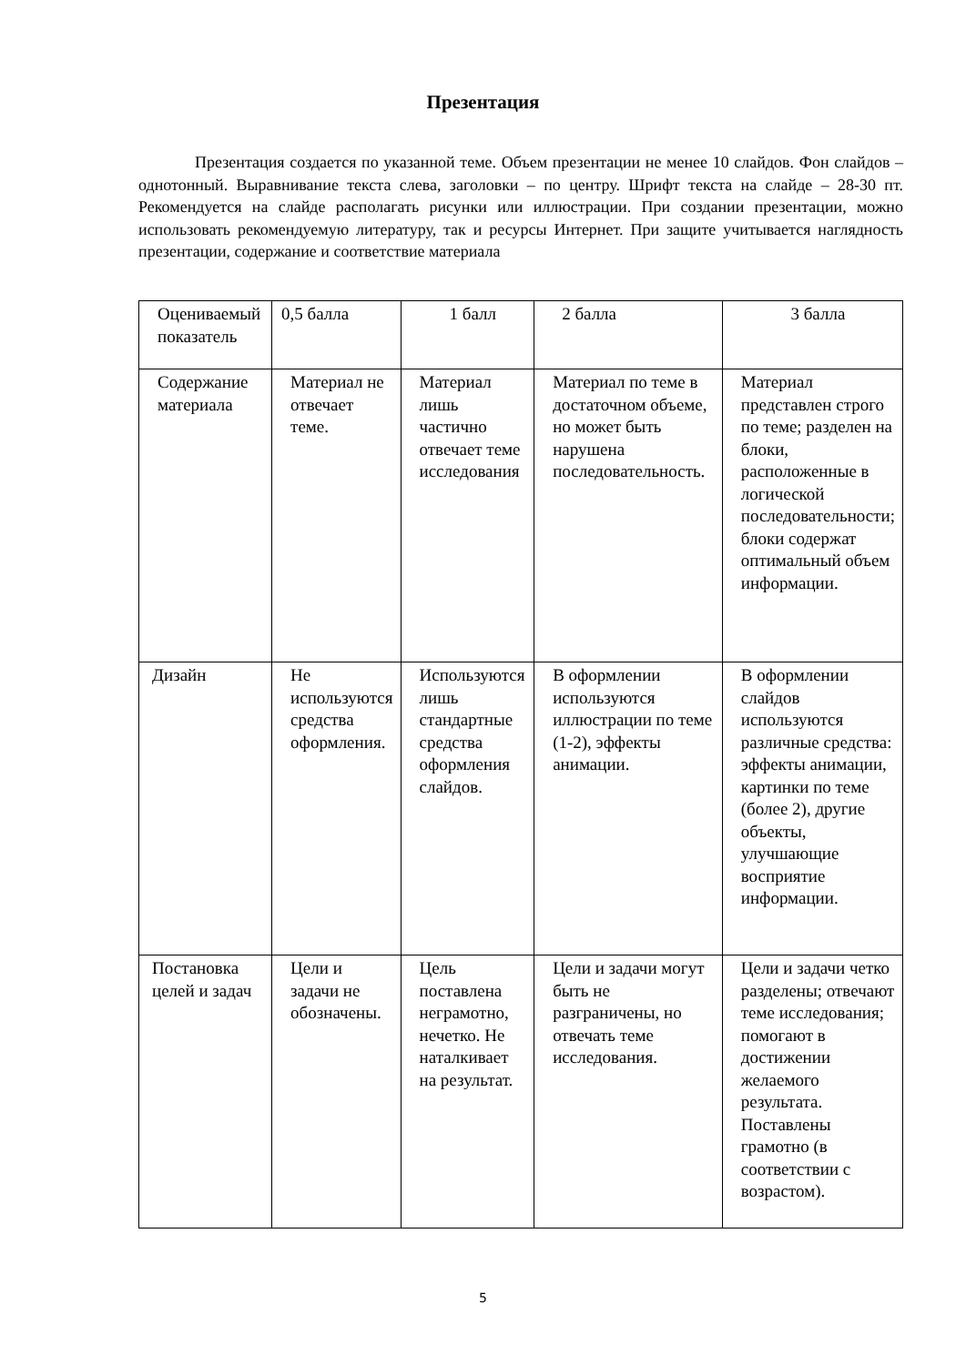Презентация
Презентация создается по указанной теме. Объем презентации не менее 10 слайдов. Фон слайдов – однотонный. Выравнивание текста слева, заголовки – по центру. Шрифт текста на слайде – 28-30 пт. Рекомендуется на слайде располагать рисунки или иллюстрации. При создании презентации, можно использовать рекомендуемую литературу, так и ресурсы Интернет. При защите учитывается наглядность презентации, содержание и соответствие материала
| Оцениваемый показатель | 0,5 балла | 1 балл | 2 балла | 3 балла |
| --- | --- | --- | --- | --- |
| Содержание материала | Материал не отвечает теме. | Материал лишь частично отвечает теме исследования | Материал по теме в достаточном объеме, но может быть нарушена последовательность. | Материал представлен строго по теме; разделен на блоки, расположенные в логической последовательности; блоки содержат оптимальный объем информации. |
| Дизайн | Не используются средства оформления. | Используются лишь стандартные средства оформления слайдов. | В оформлении используются иллюстрации по теме (1-2), эффекты анимации. | В оформлении слайдов используются различные средства: эффекты анимации, картинки по теме (более 2), другие объекты, улучшающие восприятие информации. |
| Постановка целей и задач | Цели и задачи не обозначены. | Цель поставлена неграмотно, нечетко. Не наталкивает на результат. | Цели и задачи могут быть не разграничены, но отвечать теме исследования. | Цели и задачи четко разделены; отвечают теме исследования; помогают в достижении желаемого результата. Поставлены грамотно (в соответствии с возрастом). |
5